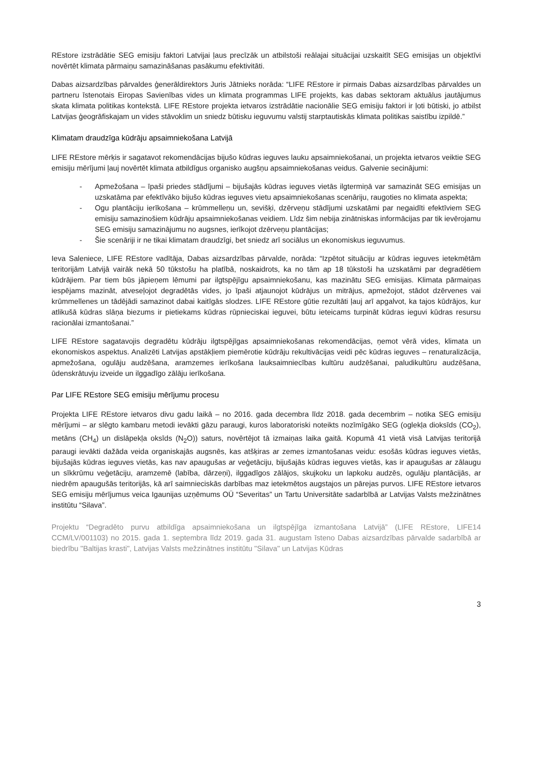REstore izstrādātie SEG emisiju faktori Latvijai ļaus precīzāk un atbilstoši reālajai situācijai uzskaitīt SEG emisijas un objektīvi novērtēt klimata pārmaiņu samazināšanas pasākumu efektivitāti.
Dabas aizsardzības pārvaldes ģenerāldirektors Juris Jātnieks norāda: “LIFE REstore ir pirmais Dabas aizsardzības pārvaldes un partneru īstenotais Eiropas Savienības vides un klimata programmas LIFE projekts, kas dabas sektoram aktuālus jautājumus skata klimata politikas kontekstā. LIFE REstore projekta ietvaros izstrādātie nacionālie SEG emisiju faktori ir ļoti būtiski, jo atbilst Latvijas ģeogrāfiskajam un vides stāvoklim un sniedz būtisku ieguvumu valstij starptautiskās klimata politikas saistību izpildē.”
Klimatam draudzīga kūdrāju apsaimniekošana Latvijā
LIFE REstore mērķis ir sagatavot rekomendācijas bijušo kūdras ieguves lauku apsaimniekošanai, un projekta ietvaros veiktie SEG emisiju mērījumi ļauj novērtēt klimata atbildīgus organisko augšņu apsaimniekošanas veidus. Galvenie secinājumi:
- Apmežošana – īpaši priedes stādījumi – bijušajās kūdras ieguves vietās ilgtermiņā var samazināt SEG emisijas un uzskatāma par efektīvāko bijušo kūdras ieguves vietu apsaimniekošanas scenāriju, raugoties no klimata aspekta;
- Ogu plantāciju ierīkošana – krūmmelleņu un, sevišķi, dzērveņu stādījumi uzskatāmi par negaidīti efektīviem SEG emisiju samazinošiem kūdrāju apsaimniekošanas veidiem. Līdz šim nebija zinātniskas informācijas par tik ievērojamu SEG emisiju samazinājumu no augsnes, ierīkojot dzērveņu plantācijas;
- Šie scenāriji ir ne tikai klimatam draudzīgi, bet sniedz arī sociālus un ekonomiskus ieguvumus.
Ieva Saleniece, LIFE REstore vadītāja, Dabas aizsardzības pārvalde, norāda: “Izpētot situāciju ar kūdras ieguves ietekmētām teritorijām Latvijā vairāk nekā 50 tūkstošu ha platībā, noskaidrots, ka no tām ap 18 tūkstoši ha uzskatāmi par degradētiem kūdrājiem. Par tiem būs jāpieņem lēmumi par ilgtspējīgu apsaimniekošanu, kas mazinātu SEG emisijas. Klimata pārmaiņas iespējams mazināt, atveseļojot degradētās vides, jo īpaši atjaunojot kūdrājus un mitrājus, apmežojot, stādot dzērvenes vai krūmmellenes un tādējādi samazinot dabai kaitīgās slodzes. LIFE REstore gūtie rezultāti ļauj arī apgalvot, ka tajos kūdrājos, kur atlikušā kūdras slāņa biezums ir pietiekams kūdras rūpnieciskai ieguvei, būtu ieteicams turpināt kūdras ieguvi kūdras resursu racionālai izmantošanai.”
LIFE REstore sagatavojis degradētu kūdrāju ilgtspējīgas apsaimniekošanas rekomendācijas, ņemot vērā vides, klimata un ekonomiskos aspektus. Analizēti Latvijas apstākļiem piemērotie kūdrāju rekultivācijas veidi pēc kūdras ieguves – renaturalizācija, apmežošana, ogulāju audzēšana, aramzemes ierīkošana lauksaimniecības kultūru audzēšanai, paludikultūru audzēšana, ūdenskrātuvju izveide un ilggadīgo zālāju ierīkošana.
Par LIFE REstore SEG emisiju mērījumu procesu
Projekta LIFE REstore ietvaros divu gadu laikā – no 2016. gada decembra līdz 2018. gada decembrim – notika SEG emisiju mērījumi – ar slēgto kambaru metodi ievākti gāzu paraugi, kuros laboratoriski noteikts nozīmīgāko SEG (oglekļa dioksīds (CO<sub>2</sub>), metāns (CH<sub>4</sub>) un dislāpekļa oksīds (N<sub>2</sub>O)) saturs, novērtējot tā izmaiņas laika gaitā. Kopumā 41 vietā visā Latvijas teritorijā paraugi ievākti dažāda veida organiskajās augsnēs, kas atšķiras ar zemes izmantošanas veidu: esošās kūdras ieguves vietās, bijušajās kūdras ieguves vietās, kas nav apaugušas ar veģetāciju, bijušajās kūdras ieguves vietās, kas ir apaugušas ar zālaugu un sīkkrūmu veģetāciju, aramzemē (labība, dārzeņi), ilggadīgos zālājos, skujkoku un lapkoku audzēs, ogulāju plantācijās, ar niedrēm apaugušās teritorijās, kā arī saimnieciskās darbības maz ietekmētos augstajos un pārejas purvos. LIFE REstore ietvaros SEG emisiju mērījumus veica Igaunijas uzņēmums OÜ “Severitas” un Tartu Universitāte sadarbībā ar Latvijas Valsts mežzinātnes institūtu “Silava”.
Projektu “Degradēto purvu atbildīga apsaimniekošana un ilgtspējīga izmantošana Latvijā” (LIFE REstore, LIFE14 CCM/LV/001103) no 2015. gada 1. septembra līdz 2019. gada 31. augustam īsteno Dabas aizsardzības pārvalde sadarbībā ar biedrību "Baltijas krasti", Latvijas Valsts mežzinātnes institūtu "Silava" un Latvijas Kūdras
3